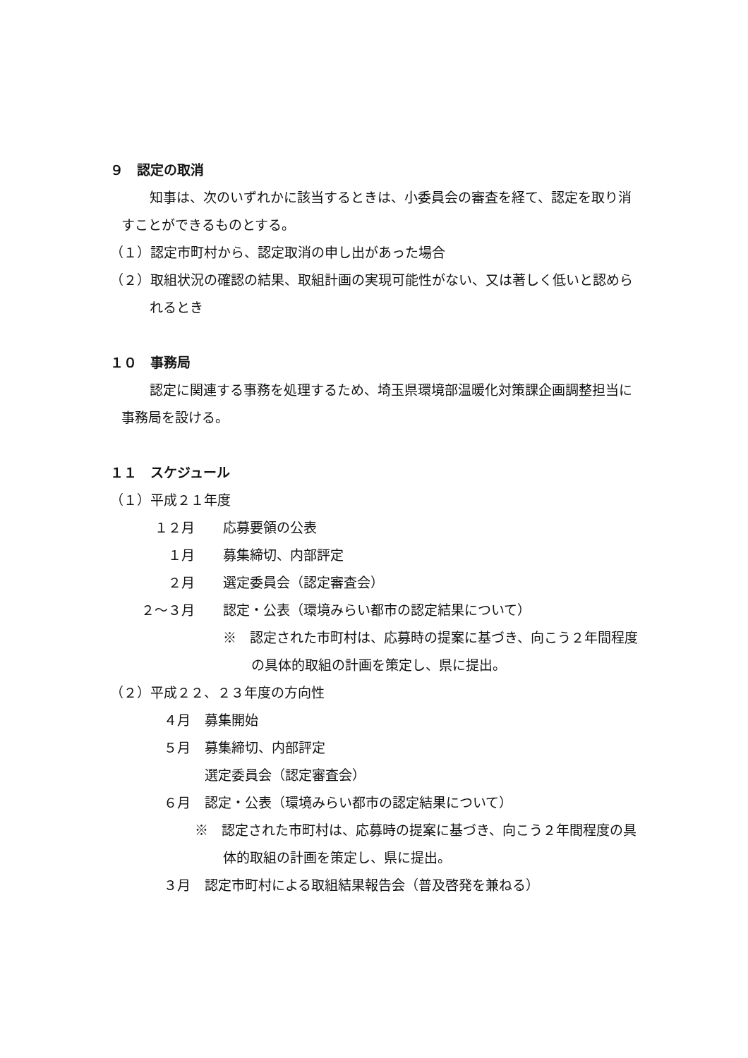９　認定の取消
知事は、次のいずれかに該当するときは、小委員会の審査を経て、認定を取り消すことができるものとする。
（１）認定市町村から、認定取消の申し出があった場合
（２）取組状況の確認の結果、取組計画の実現可能性がない、又は著しく低いと認められるとき
１０　事務局
認定に関連する事務を処理するため、埼玉県環境部温暖化対策課企画調整担当に事務局を設ける。
１１　スケジュール
（１）平成２１年度
１２月 応募要領の公表
１月 募集締切、内部評定
２月 選定委員会（認定審査会）
２～３月 認定・公表（環境みらい都市の認定結果について）
※　認定された市町村は、応募時の提案に基づき、向こう２年間程度の具体的取組の計画を策定し、県に提出。
（２）平成２２、２３年度の方向性
４月 募集開始
５月 募集締切、内部評定
選定委員会（認定審査会）
６月 認定・公表（環境みらい都市の認定結果について）
※　認定された市町村は、応募時の提案に基づき、向こう２年間程度の具体的取組の計画を策定し、県に提出。
３月 認定市町村による取組結果報告会（普及啓発を兼ねる）